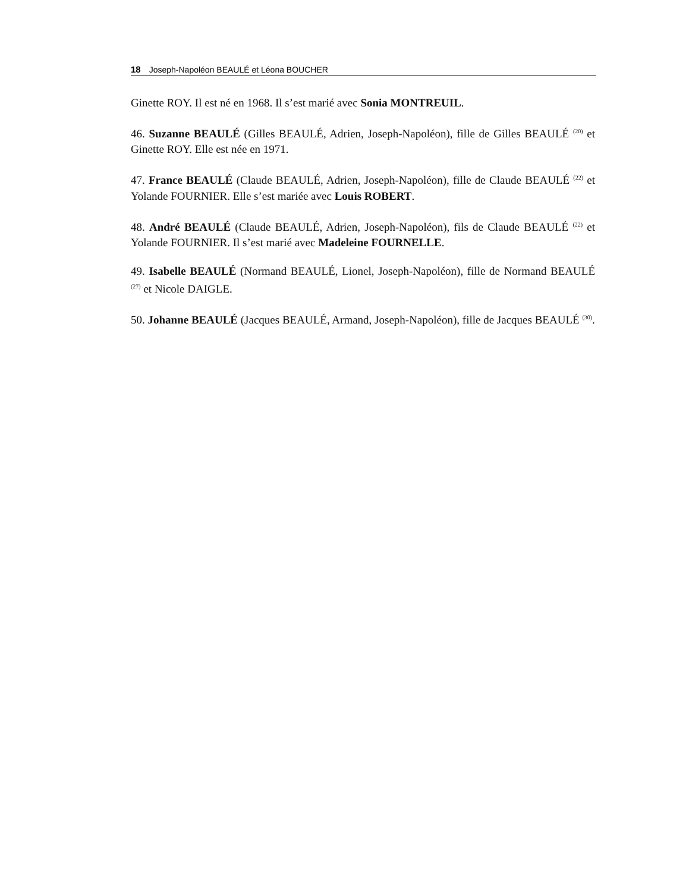18 Joseph-Napoléon BEAULÉ et Léona BOUCHER
Ginette ROY. Il est né en 1968. Il s’est marié avec Sonia MONTREUIL.
46. Suzanne BEAULÉ (Gilles BEAULÉ, Adrien, Joseph-Napoléon), fille de Gilles BEAULÉ <sup>(20)</sup> et Ginette ROY. Elle est née en 1971.
47. France BEAULÉ (Claude BEAULÉ, Adrien, Joseph-Napoléon), fille de Claude BEAULÉ <sup>(22)</sup> et Yolande FOURNIER. Elle s’est mariée avec Louis ROBERT.
48. André BEAULÉ (Claude BEAULÉ, Adrien, Joseph-Napoléon), fils de Claude BEAULÉ <sup>(22)</sup> et Yolande FOURNIER. Il s’est marié avec Madeleine FOURNELLE.
49. Isabelle BEAULÉ (Normand BEAULÉ, Lionel, Joseph-Napoléon), fille de Normand BEAULÉ <sup>(27)</sup> et Nicole DAIGLE.
50. Johanne BEAULÉ (Jacques BEAULÉ, Armand, Joseph-Napoléon), fille de Jacques BEAULÉ <sup>(30)</sup>.